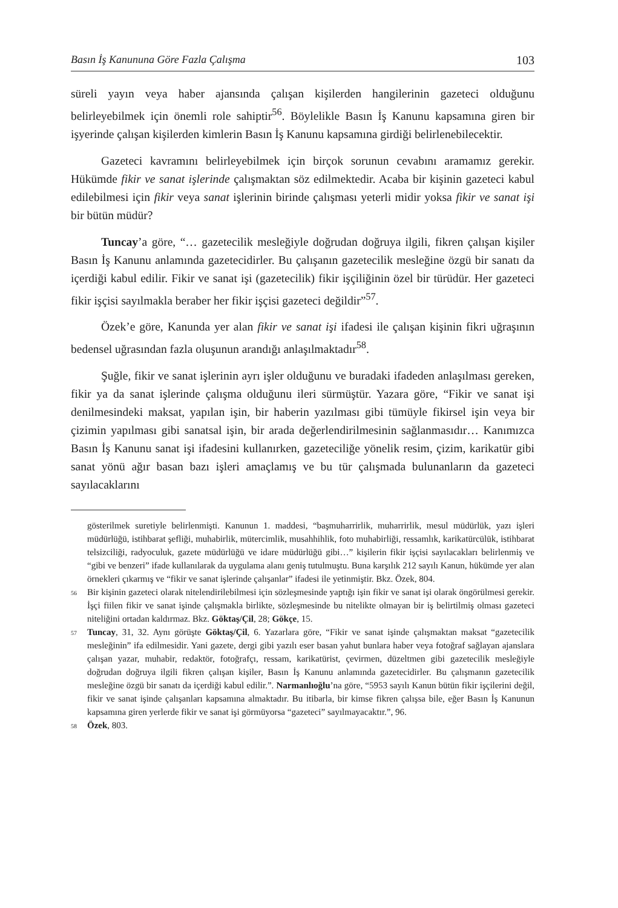Basın İş Kanununa Göre Fazla Çalışma 103
süreli yayın veya haber ajansında çalışan kişilerden hangilerinin gazeteci olduğunu belirleyebilmek için önemli role sahiptir<sup>56</sup>. Böylelikle Basın İş Kanunu kapsamına giren bir işyerinde çalışan kişilerden kimlerin Basın İş Kanunu kapsamına girdiği belirlenebilecektir.
Gazeteci kavramını belirleyebilmek için birçok sorunun cevabını aramamız gerekir. Hükümde fikir ve sanat işlerinde çalışmaktan söz edilmektedir. Acaba bir kişinin gazeteci kabul edilebilmesi için fikir veya sanat işlerinin birinde çalışması yeterli midir yoksa fikir ve sanat işi bir bütün müdür?
Tuncay’a göre, “… gazetecilik mesleğiyle doğrudan doğruya ilgili, fikren çalışan kişiler Basın İş Kanunu anlamında gazetecidirler. Bu çalışanın gazetecilik mesleğine özgü bir sanatı da içerdiği kabul edilir. Fikir ve sanat işi (gazetecilik) fikir işçiliğinin özel bir türüdür. Her gazeteci fikir işçisi sayılmakla beraber her fikir işçisi gazeteci değildir”<sup>57</sup>.
Özek’e göre, Kanunda yer alan fikir ve sanat işi ifadesi ile çalışan kişinin fikri uğraşının bedensel uğrasından fazla oluşunun arandığı anlaşılmaktadır<sup>58</sup>.
Şuğle, fikir ve sanat işlerinin ayrı işler olduğunu ve buradaki ifadeden anlaşılması gereken, fikir ya da sanat işlerinde çalışma olduğunu ileri sürmüştür. Yazara göre, “Fikir ve sanat işi denilmesindeki maksat, yapılan işin, bir haberin yazılması gibi tümüyle fikirsel işin veya bir çizimin yapılması gibi sanatsal işin, bir arada değerlendirilmesinin sağlanmasıdır… Kanımızca Basın İş Kanunu sanat işi ifadesini kullanırken, gazeteciliğe yönelik resim, çizim, karikatür gibi sanat yönü ağır basan bazı işleri amaçlamış ve bu tür çalışmada bulunanların da gazeteci sayılacaklarını
gösterilmek suretiyle belirlenmişti. Kanunun 1. maddesi, “başmuharrirlik, muharrirlik, mesul müdürlük, yazı işleri müdürlüğü, istihbarat şefliği, muhabirlik, mütercimlik, musahhihlik, foto muhabirliği, ressamlık, karikatürcülük, istihbarat telsizciliği, radyoculuk, gazete müdürlüğü ve idare müdürlüğü gibi…” kişilerin fikir işçisi sayılacakları belirlenmiş ve “gibi ve benzeri” ifade kullanılarak da uygulama alanı geniş tutulmuştu. Buna karşılık 212 sayılı Kanun, hükümde yer alan örnekleri çıkarmış ve “fikir ve sanat işlerinde çalışanlar” ifadesi ile yetinmiştir. Bkz. Özek, 804.
<sup>56</sup> Bir kişinin gazeteci olarak nitelendirilebilmesi için sözleşmesinde yaptığı işin fikir ve sanat işi olarak öngörülmesi gerekir. İşçi fiilen fikir ve sanat işinde çalışmakla birlikte, sözleşmesinde bu nitelikte olmayan bir iş belirtilmiş olması gazeteci niteliğini ortadan kaldırmaz. Bkz. Göktaş/Çil, 28; Gökçe, 15.
<sup>57</sup> Tuncay, 31, 32. Aynı görüşte Göktaş/Çil, 6. Yazarlara göre, “Fikir ve sanat işinde çalışmaktan maksat “gazetecilik mesleğinin” ifa edilmesidir. Yani gazete, dergi gibi yazılı eser basan yahut bunlara haber veya fotoğraf sağlayan ajanslara çalışan yazar, muhabir, redaktör, fotoğrafçı, ressam, karikatürist, çevirmen, düzeltmen gibi gazetecilik mesleğiyle doğrudan doğruya ilgili fikren çalışan kişiler, Basın İş Kanunu anlamında gazetecidirler. Bu çalışmanın gazetecilik mesleğine özgü bir sanatı da içerdiği kabul edilir.”. Narmanlıoğlu’na göre, “5953 sayılı Kanun bütün fikir işçilerini değil, fikir ve sanat işinde çalışanları kapsamına almaktadır. Bu itibarla, bir kimse fikren çalışsa bile, eğer Basın İş Kanunun kapsamına giren yerlerde fikir ve sanat işi görmüyorsa “gazeteci” sayılmayacaktır.”, 96.
<sup>58</sup> Özek, 803.